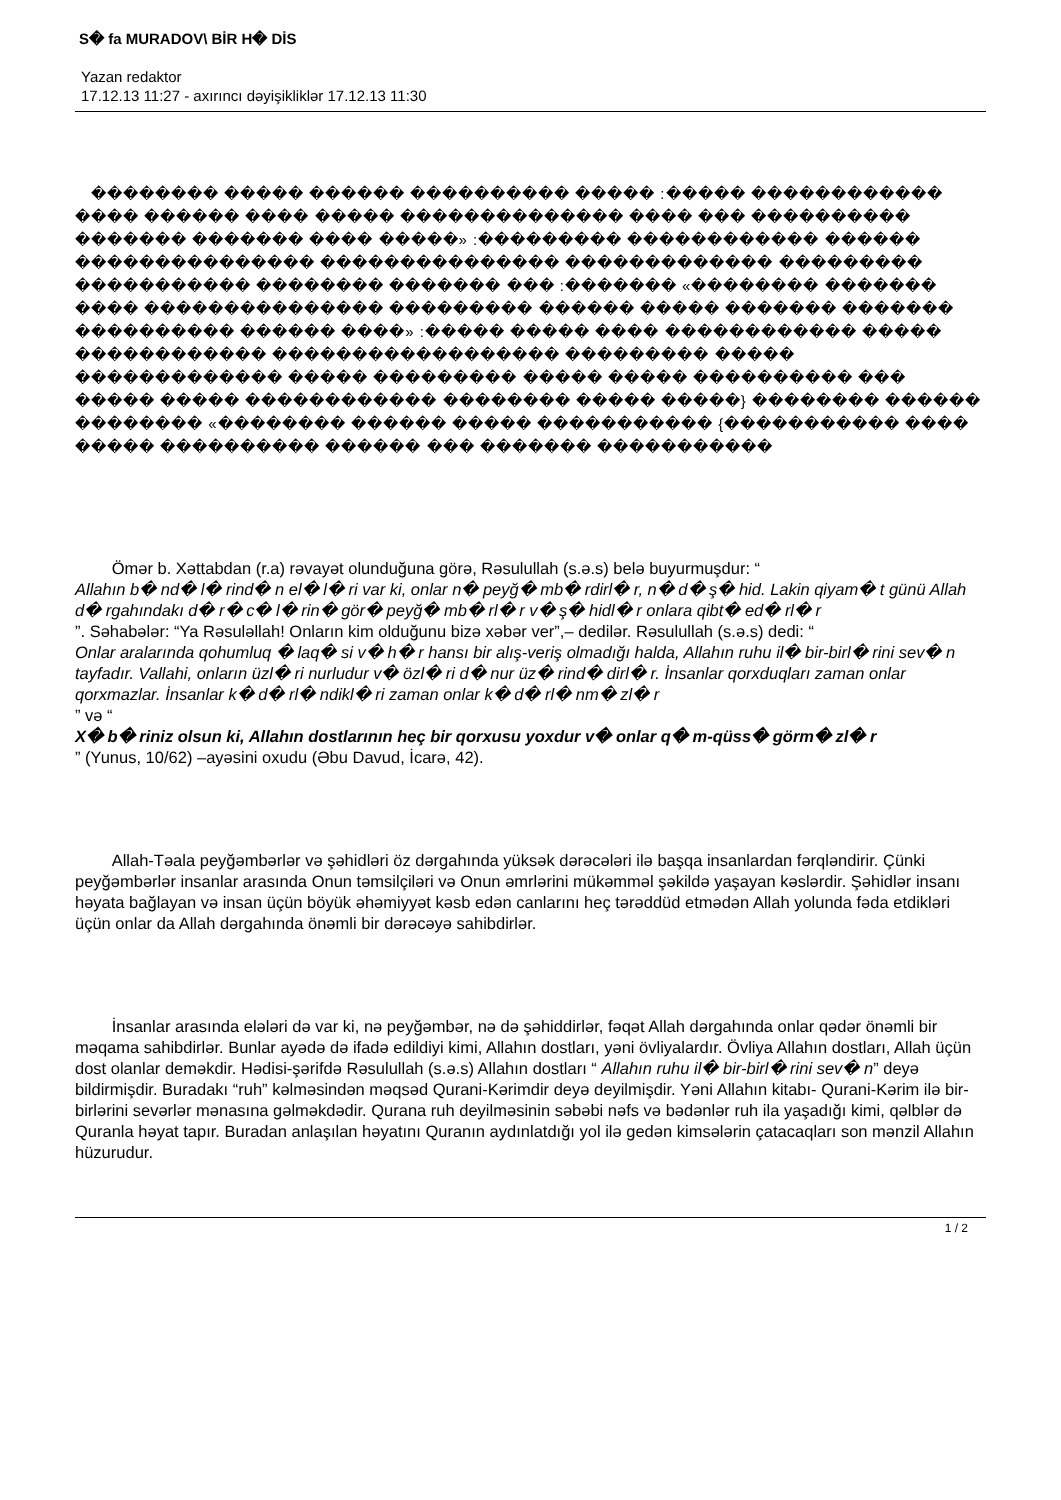S� fa MURADOV\ BİR H� DİS
Yazan redaktor
17.12.13 11:27 - axırıncı dəyişikliklər 17.12.13 11:30
�������� ����� ������ ���������� ����� :����� ������������ ���� ������ ���� ����� �������������� ���� ��� ���������� ������� ������� ���� �����» :��������� ������������ ������ ��������������� ��������������� ������������� ��������� ����������� �������� ������� ��� :������� «�������� ������� ���� ��������������� ��������� ������ ����� ������� ������� ���������� ������ ����» :����� ����� ���� ������������ ����� ������������ ������������������ ��������� ����� ������������� ����� ��������� ����� ����� ���������� ��� ����� ����� ������������ �������� ����� �����} �������� ������ �������� «�������� ������ ����� ����������� {����������� ���� ����� ���������� ������ ��� ������� �����������
Ömər b. Xəttabdan (r.a) rəvayət olunduğuna görə, Rəsulullah (s.ə.s) belə buyurmuşdur: “
Allahın b� nd� l� rind� n el� l� ri var ki, onlar n� peyğ� mb� rdirl� r, n� d� ş� hid. Lakin qiyam� t günü Allah d� rgahındakı d� r� c� l� rin� gör� peyğ� mb� rl� r v� ş� hidl� r onlara qibt� ed� rl� r
”. Səhabələr: “Ya Rəsuləllah! Onların kim olduğunu bizə xəbər ver”,– dedilər. Rəsulullah (s.ə.s) dedi: “
Onlar aralarında qohumluq � laq� si v� h� r hansı bir alış-veriş olmadığı halda, Allahın ruhu il� bir-birl� rini sev� n tayfadır. Vallahi, onların üzl� ri nurludur v� özl� ri d� nur üz� rind� dirl� r. İnsanlar qorxduqları zaman onlar qorxmazlar. İnsanlar k� d� rl� ndikl� ri zaman onlar k� d� rl� nm� zl� r
” və “
X� b� riniz olsun ki, Allahın dostlarının heç bir qorxusu yoxdur v� onlar q� m-qüss� görm� zl� r
” (Yunus, 10/62) –ayəsini oxudu (Əbu Davud, İcarə, 42).
Allah-Təala peyğəmbərlər və şəhidləri öz dərgahında yüksək dərəcələri ilə başqa insanlardan fərqləndirir. Çünki peyğəmbərlər insanlar arasında Onun təmsilçiləri və Onun əmrlərini mükəmməl şəkildə yaşayan kəslərdir. Şəhidlər insanı həyata bağlayan və insan üçün böyük əhəmiyyət kəsb edən canlarını heç tərəddüd etmədən Allah yolunda fəda etdikləri üçün onlar da Allah dərgahında önəmli bir dərəcəyə sahibdirlər.
İnsanlar arasında elələri də var ki, nə peyğəmbər, nə də şəhiddirlər, fəqət Allah dərgahında onlar qədər önəmli bir məqama sahibdirlər. Bunlar ayədə də ifadə edildiyi kimi, Allahın dostları, yəni övliyalardır. Övliya Allahın dostları, Allah üçün dost olanlar deməkdir. Hədisi-şərifdə Rəsulullah (s.ə.s) Allahın dostları “ Allahın ruhu il� bir-birl� rini sev� n” deyə bildirmişdir. Buradakı “ruh” kəlməsindən məqsəd Qurani-Kərimdir deyə deyilmişdir. Yəni Allahın kitabı- Qurani-Kərim ilə bir-birlərini sevərlər mənasına gəlməkdədir. Qurana ruh deyilməsinin səbəbi nəfs və bədənlər ruh ila yaşadığı kimi, qəlblər də Quranla həyat tapır. Buradan anlaşılan həyatını Quranın aydınlatdığı yol ilə gedən kimsələrin çatacaqları son mənzil Allahın hüzurudur.
1 / 2